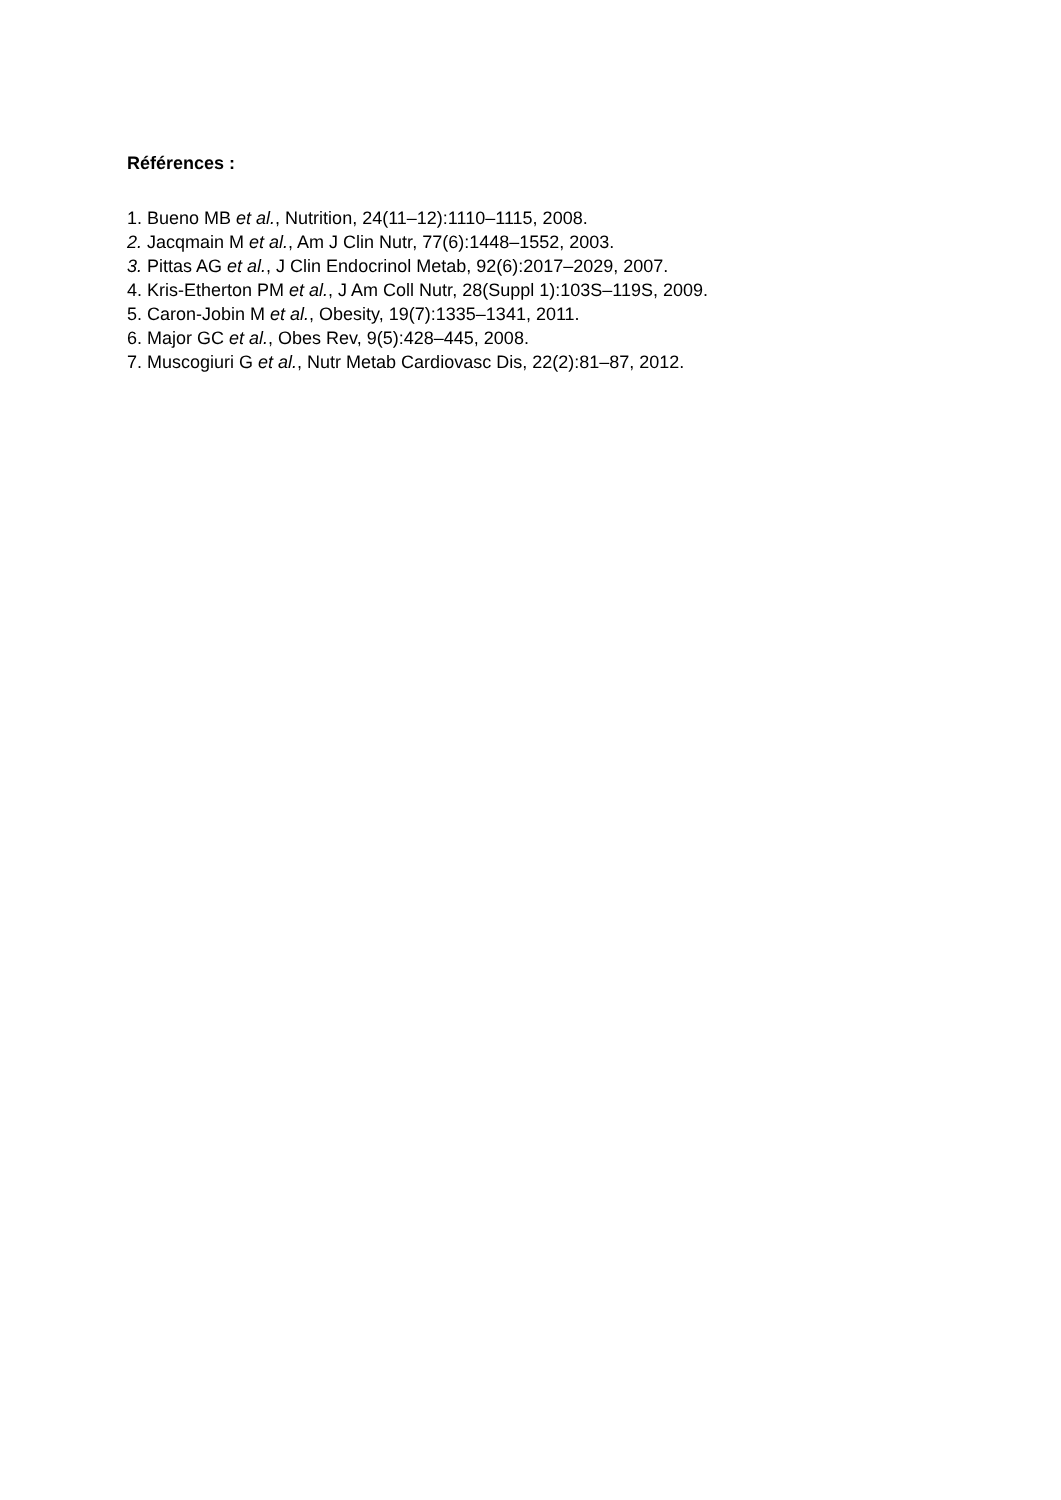Références :
1. Bueno MB et al., Nutrition, 24(11–12):1110–1115, 2008.
2. Jacqmain M et al., Am J Clin Nutr, 77(6):1448–1552, 2003.
3. Pittas AG et al., J Clin Endocrinol Metab, 92(6):2017–2029, 2007.
4. Kris-Etherton PM et al., J Am Coll Nutr, 28(Suppl 1):103S–119S, 2009.
5. Caron-Jobin M et al., Obesity, 19(7):1335–1341, 2011.
6. Major GC et al., Obes Rev, 9(5):428–445, 2008.
7. Muscogiuri G et al., Nutr Metab Cardiovasc Dis, 22(2):81–87, 2012.